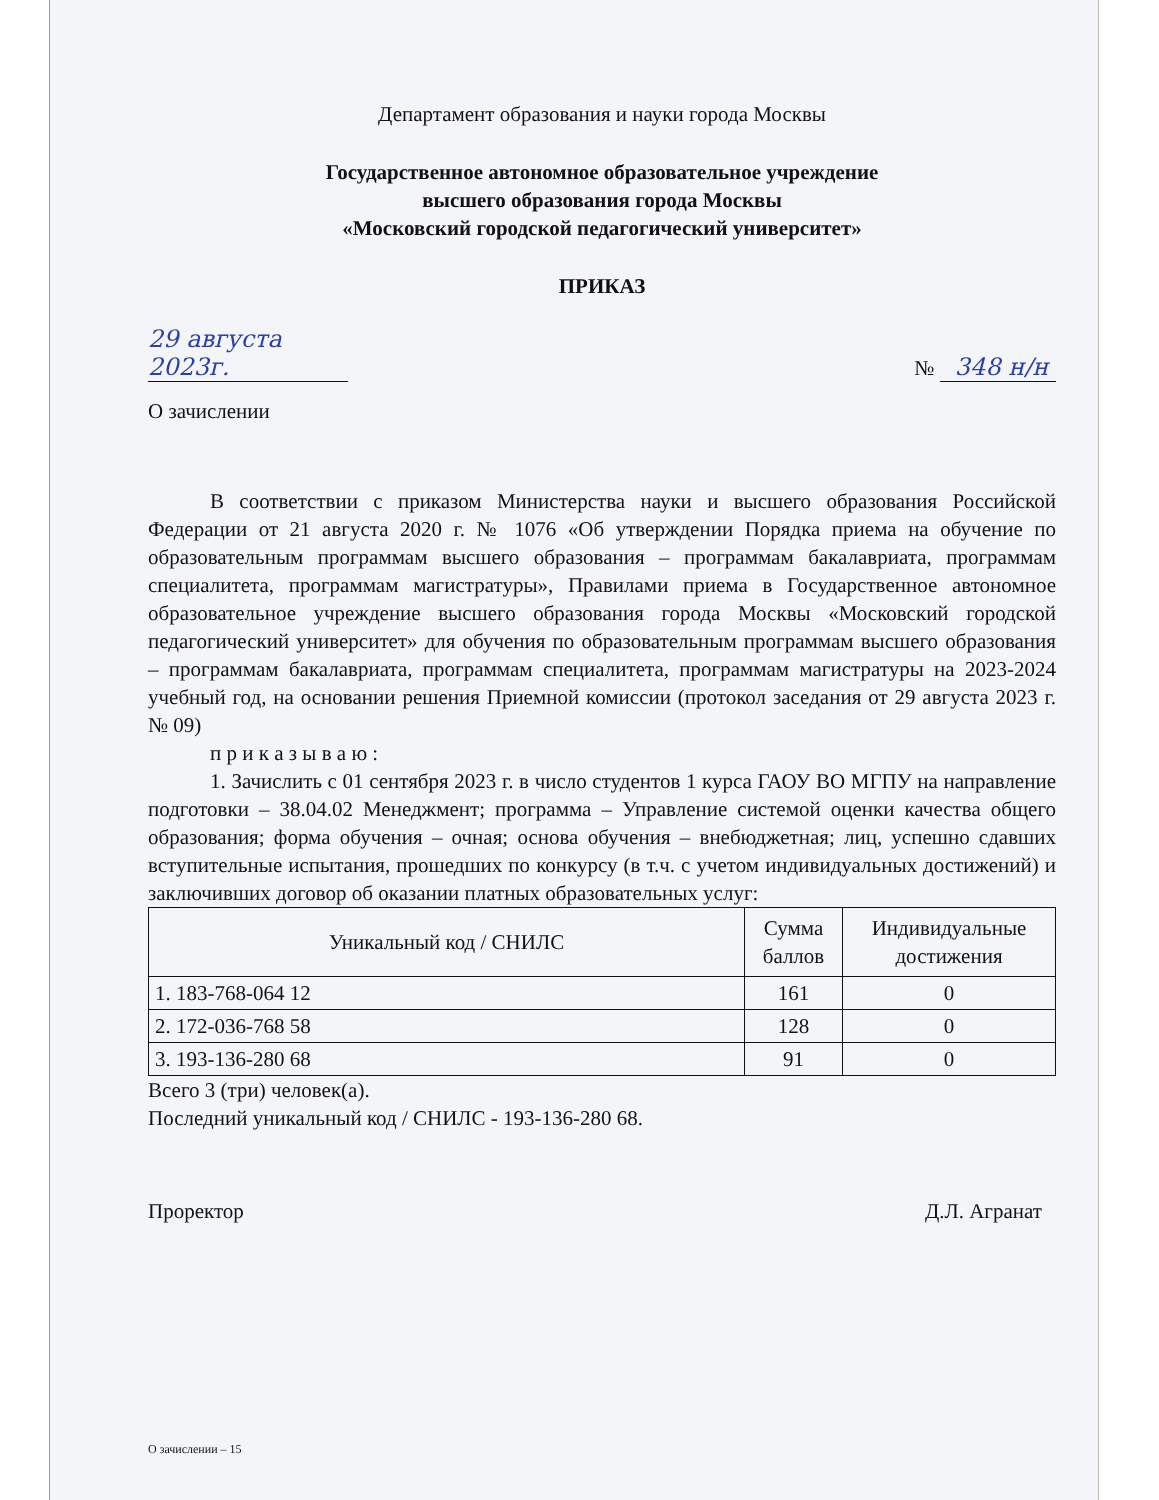Департамент образования и науки города Москвы
Государственное автономное образовательное учреждение
высшего образования города Москвы
«Московский городской педагогический университет»
ПРИКАЗ
29 августа 2023г. № 348 н/н
О зачислении
В соответствии с приказом Министерства науки и высшего образования Российской Федерации от 21 августа 2020 г. № 1076 «Об утверждении Порядка приема на обучение по образовательным программам высшего образования – программам бакалавриата, программам специалитета, программам магистратуры», Правилами приема в Государственное автономное образовательное учреждение высшего образования города Москвы «Московский городской педагогический университет» для обучения по образовательным программам высшего образования – программам бакалавриата, программам специалитета, программам магистратуры на 2023-2024 учебный год, на основании решения Приемной комиссии (протокол заседания от 29 августа 2023 г. № 09)
п р и к а з ы в а ю :
1. Зачислить с 01 сентября 2023 г. в число студентов 1 курса ГАОУ ВО МГПУ на направление подготовки – 38.04.02 Менеджмент; программа – Управление системой оценки качества общего образования; форма обучения – очная; основа обучения – внебюджетная; лиц, успешно сдавших вступительные испытания, прошедших по конкурсу (в т.ч. с учетом индивидуальных достижений) и заключивших договор об оказании платных образовательных услуг:
| Уникальный код / СНИЛС | Сумма баллов | Индивидуальные достижения |
| --- | --- | --- |
| 1. 183-768-064 12 | 161 | 0 |
| 2. 172-036-768 58 | 128 | 0 |
| 3. 193-136-280 68 | 91 | 0 |
Всего 3 (три) человек(а).
Последний уникальный код / СНИЛС - 193-136-280 68.
Проректор Д.Л. Агранат
О зачислении – 15